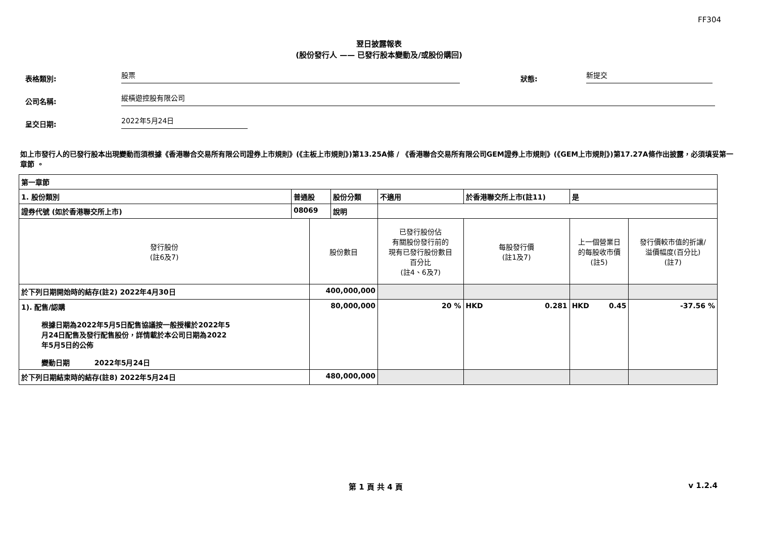FF304
翌日披露報表
(股份發行人 —— 已發行股本變動及/或股份購回)
表格類別:
股票
狀態:
新提交
公司名稱:
縱橫遊控股有限公司
呈交日期:
2022年5月24日
如上市發行人的已發行股本出現變動而須根據《香港聯合交易所有限公司證券上市規則》(《主板上市規則》)第13.25A條 / 《香港聯合交易所有限公司GEM證券上市規則》(《GEM上市規則》)第17.27A條作出披露，必須填妥第一章節 。
| 第一章節 | | | | | | | | |
| 1. 股份類別 | 普通股 | | 股份分類 | 不適用 | | 於香港聯交所上市(註11) | 是 | |
| 證券代號 (如於香港聯交所上市) | 08069 | | 說明 | | | | | |
| 發行股份 (註6及7) | | 股份數目 | | 已發行股份佔 有關股份發行前的 現有已發行股份數目 百分比 (註4、6及7) | 每股發行價 (註1及7) | | 上一個營業日 的每股收市價 (註5) | 發行價較市值的折讓/ 溢價幅度(百分比) (註7) |
| 於下列日期開始時的結存(註2) 2022年4月30日 | | 400,000,000 | | | | | | |
| 1). 配售/認購 根據日期為2022年5月5日配售協議按一般授權於2022年5月24日配售及發行配售股份，詳情載於本公司日期為2022年5月5日的公佈 變動日期 2022年5月24日 | | 80,000,000 | | 20 % | HKD 0.281 | | HKD 0.45 | -37.56 % |
| 於下列日期結束時的結存(註8) 2022年5月24日 | | 480,000,000 | | | | | | |
第 1 頁 共 4 頁 v 1.2.4